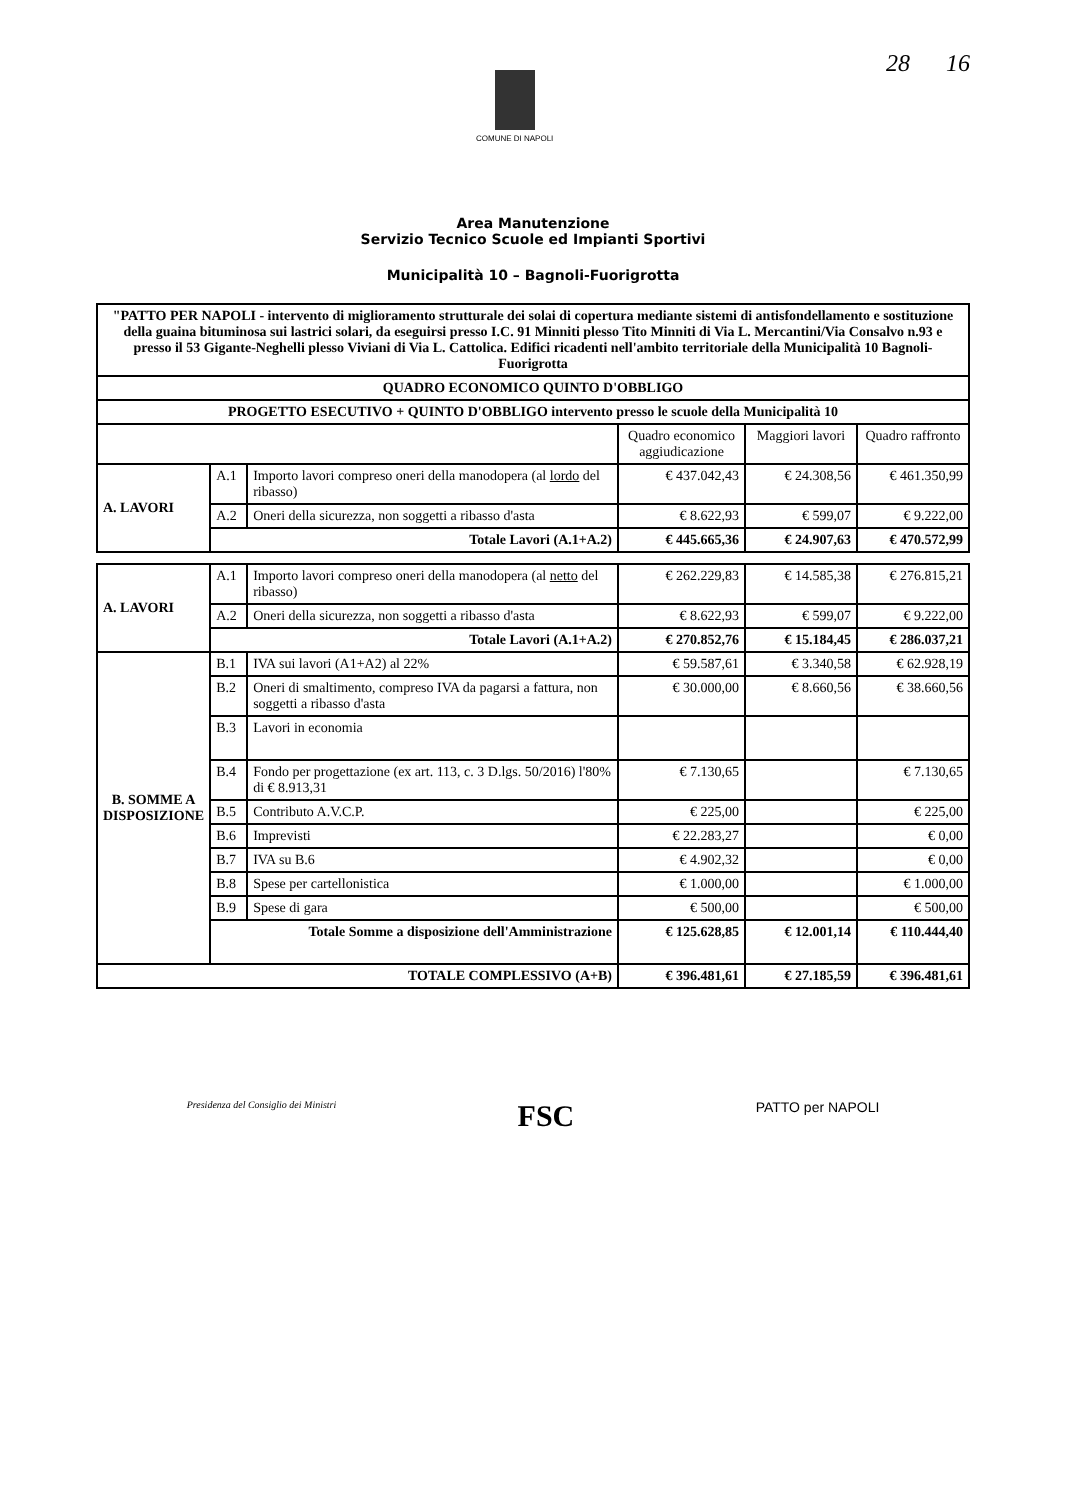COMUNE DI NAPOLI
28 16
Area Manutenzione
Servizio Tecnico Scuole ed Impianti Sportivi
Municipalità 10 – Bagnoli-Fuorigrotta
| "PATTO PER NAPOLI - intervento di miglioramento strutturale dei solai di copertura mediante sistemi di antisfondellamento e sostituzione della guaina bituminosa sui lastrici solari, da eseguirsi presso I.C. 91 Minniti plesso Tito Minniti di Via L. Mercantini/Via Consalvo n.93 e presso il 53 Gigante-Neghelli plesso Viviani di Via L. Cattolica. Edifici ricadenti nell'ambito territoriale della Municipalità 10 Bagnoli-Fuorigrotta | | | | | |
| QUADRO ECONOMICO QUINTO D'OBBLIGO | | | | | |
| PROGETTO ESECUTIVO + QUINTO D'OBBLIGO intervento presso le scuole della Municipalità 10 | | | | | |
| | | | Quadro economico aggiudicazione | Maggiori lavori | Quadro raffronto |
| A. LAVORI | A.1 | Importo lavori compreso oneri della manodopera (al lordo del ribasso) | € 437.042,43 | € 24.308,56 | € 461.350,99 |
| | A.2 | Oneri della sicurezza, non soggetti a ribasso d'asta | € 8.622,93 | € 599,07 | € 9.222,00 |
| | Totale Lavori (A.1+A.2) | | € 445.665,36 | € 24.907,63 | € 470.572,99 |
| A. LAVORI | A.1 | Importo lavori compreso oneri della manodopera (al netto del ribasso) | € 262.229,83 | € 14.585,38 | € 276.815,21 |
| | A.2 | Oneri della sicurezza, non soggetti a ribasso d'asta | € 8.622,93 | € 599,07 | € 9.222,00 |
| | Totale Lavori (A.1+A.2) | | € 270.852,76 | € 15.184,45 | € 286.037,21 |
| B. SOMME A DISPOSIZIONE | B.1 | IVA sui lavori (A1+A2) al 22% | € 59.587,61 | € 3.340,58 | € 62.928,19 |
| | B.2 | Oneri di smaltimento, compreso IVA da pagarsi a fattura, non soggetti a ribasso d'asta | € 30.000,00 | € 8.660,56 | € 38.660,56 |
| | B.3 | Lavori in economia | | | |
| | B.4 | Fondo per progettazione (ex art. 113, c. 3 D.lgs. 50/2016) l'80% di € 8.913,31 | € 7.130,65 | | € 7.130,65 |
| | B.5 | Contributo A.V.C.P. | € 225,00 | | € 225,00 |
| | B.6 | Imprevisti | € 22.283,27 | | € 0,00 |
| | B.7 | IVA su B.6 | € 4.902,32 | | € 0,00 |
| | B.8 | Spese per cartellonistica | € 1.000,00 | | € 1.000,00 |
| | B.9 | Spese di gara | € 500,00 | | € 500,00 |
| | Totale Somme a disposizione dell'Amministrazione | | € 125.628,85 | € 12.001,14 | € 110.444,40 |
| TOTALE COMPLESSIVO (A+B) | | | € 396.481,61 | € 27.185,59 | € 396.481,61 |
Presidenza del Consiglio dei Ministri
FSC
PATTO per NAPOLI